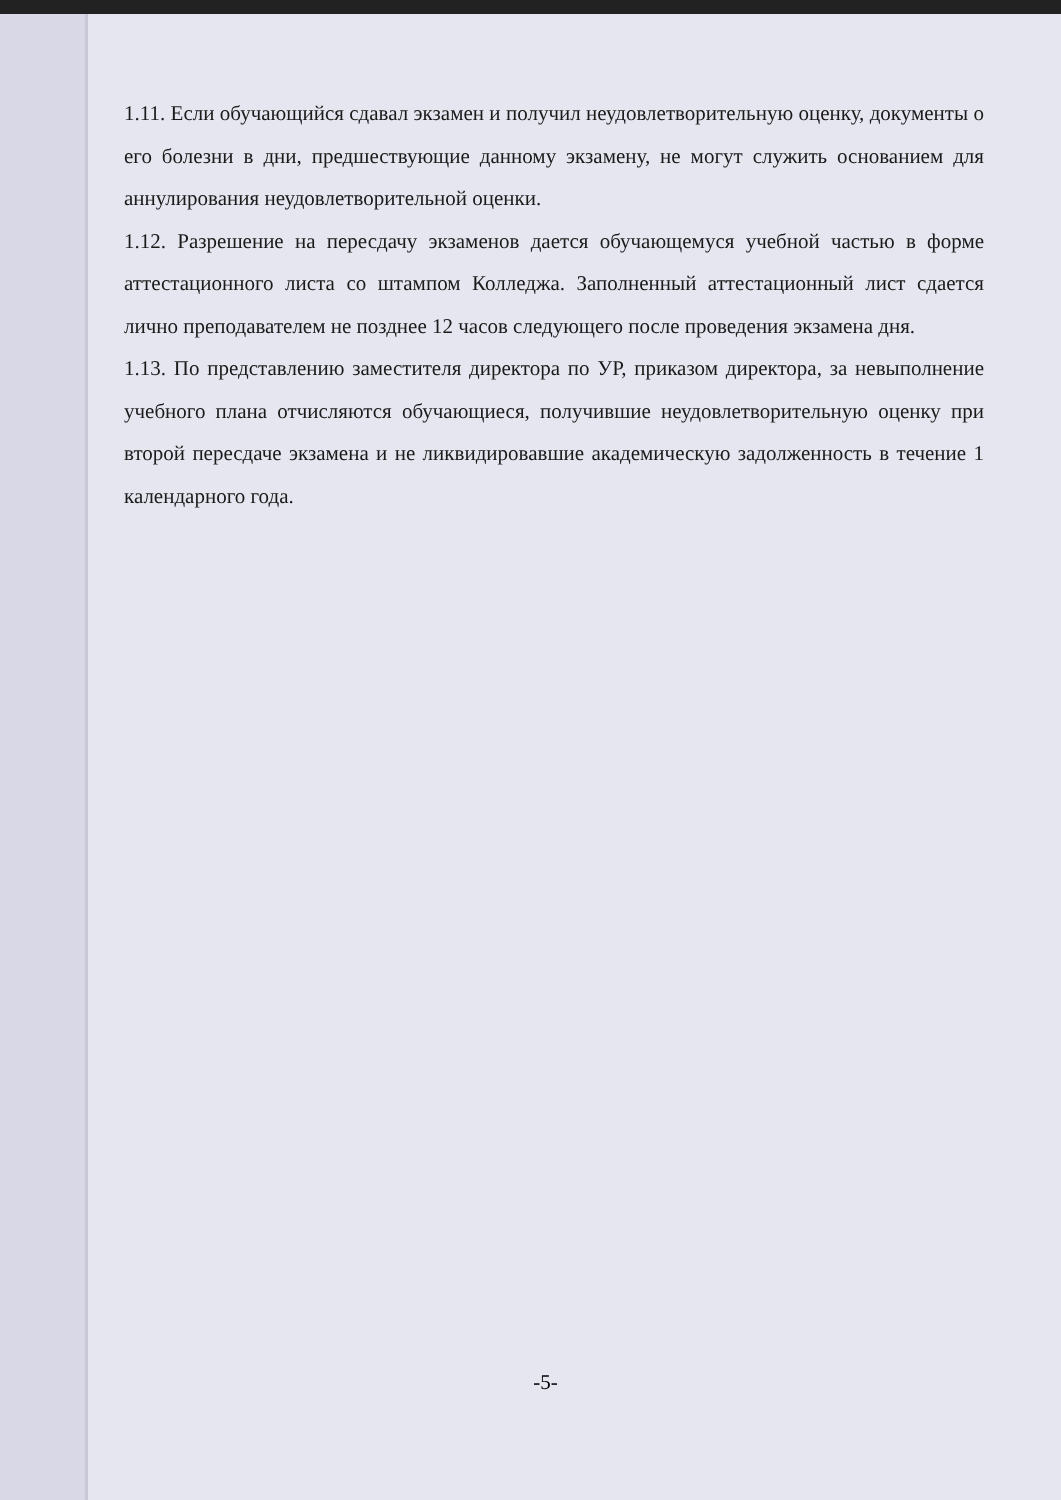1.11. Если обучающийся сдавал экзамен и получил неудовлетворительную оценку, документы о его болезни в дни, предшествующие данному экзамену, не могут служить основанием для аннулирования неудовлетворительной оценки.
1.12. Разрешение на пересдачу экзаменов дается обучающемуся учебной частью в форме аттестационного листа со штампом Колледжа. Заполненный аттестационный лист сдается лично преподавателем не позднее 12 часов следующего после проведения экзамена дня.
1.13. По представлению заместителя директора по УР, приказом директора, за невыполнение учебного плана отчисляются обучающиеся, получившие неудовлетворительную оценку при второй пересдаче экзамена и не ликвидировавшие академическую задолженность в течение 1 календарного года.
-5-